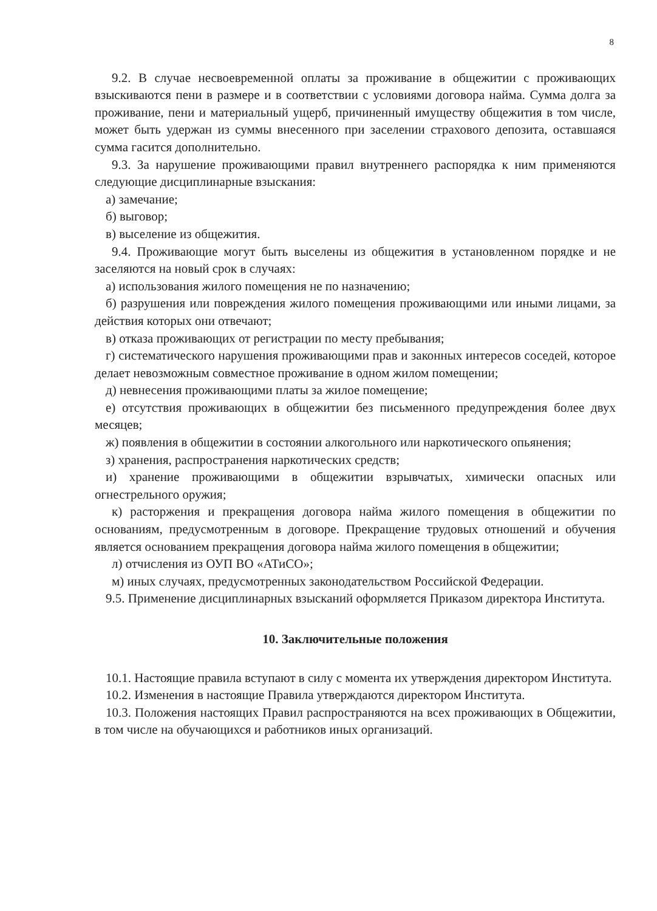8
9.2. В случае несвоевременной оплаты за проживание в общежитии с проживающих взыскиваются пени в размере и в соответствии с условиями договора найма. Сумма долга за проживание, пени и материальный ущерб, причиненный имуществу общежития в том числе, может быть удержан из суммы внесенного при заселении страхового депозита, оставшаяся сумма гасится дополнительно.
9.3. За нарушение проживающими правил внутреннего распорядка к ним применяются следующие дисциплинарные взыскания:
а) замечание;
б) выговор;
в) выселение из общежития.
9.4. Проживающие могут быть выселены из общежития в установленном порядке и не заселяются на новый срок в случаях:
а) использования жилого помещения не по назначению;
б) разрушения или повреждения жилого помещения проживающими или иными лицами, за действия которых они отвечают;
в) отказа проживающих от регистрации по месту пребывания;
г) систематического нарушения проживающими прав и законных интересов соседей, которое делает невозможным совместное проживание в одном жилом помещении;
д) невнесения проживающими платы за жилое помещение;
е) отсутствия проживающих в общежитии без письменного предупреждения более двух месяцев;
ж) появления в общежитии в состоянии алкогольного или наркотического опьянения;
з) хранения, распространения наркотических средств;
и) хранение проживающими в общежитии взрывчатых, химически опасных или огнестрельного оружия;
к) расторжения и прекращения договора найма жилого помещения в общежитии по основаниям, предусмотренным в договоре. Прекращение трудовых отношений и обучения является основанием прекращения договора найма жилого помещения в общежитии;
л) отчисления из ОУП ВО «АТиСО»;
м) иных случаях, предусмотренных законодательством Российской Федерации.
9.5. Применение дисциплинарных взысканий оформляется Приказом директора Института.
10. Заключительные положения
10.1. Настоящие правила вступают в силу с момента их утверждения директором Института.
10.2. Изменения в настоящие Правила утверждаются директором Института.
10.3. Положения настоящих Правил распространяются на всех проживающих в Общежитии, в том числе на обучающихся и работников иных организаций.